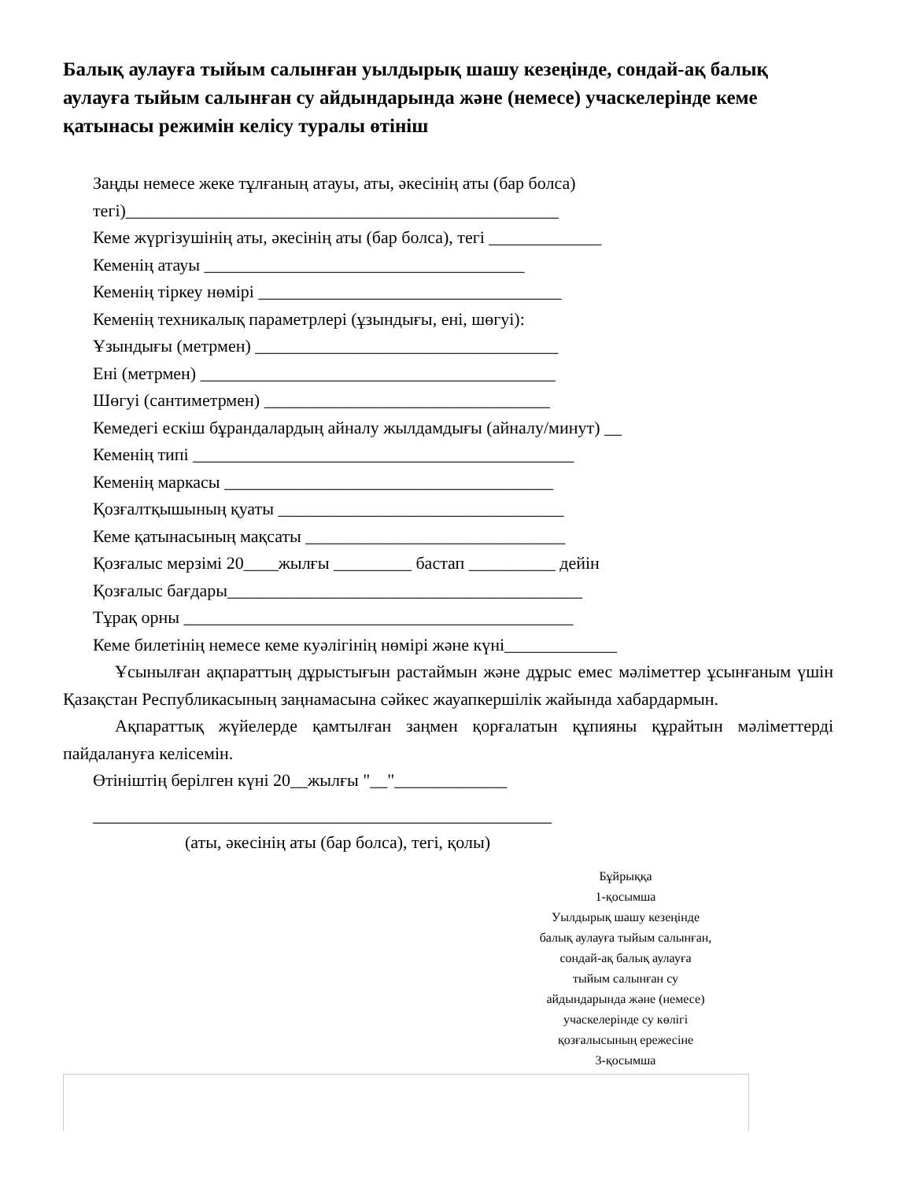Балық аулауға тыйым салынған уылдырық шашу кезеңінде, сондай-ақ балық аулауға тыйым салынған су айдындарында және (немесе) учаскелерінде кеме қатынасы режимін келісу туралы өтініш
Заңды немесе жеке тұлғаның атауы, аты, әкесінің аты (бар болса)
тегі)__________________________________________________
Кеме жүргізушінің аты, әкесінің аты (бар болса), тегі _____________
Кеменің атауы _____________________________________
Кеменің тіркеу нөмірі ___________________________________
Кеменің техникалық параметрлері (ұзындығы, ені, шөгуі):
Ұзындығы (метрмен) ___________________________________
Ені (метрмен) _________________________________________
Шөгуі (сантиметрмен) _________________________________
Кемедегі ескіш бұрандалардың айналу жылдамдығы (айналу/минут) __
Кеменің типі ____________________________________________
Кеменің маркасы ______________________________________
Қозғалтқышының қуаты _________________________________
Кеме қатынасының мақсаты ______________________________
Қозғалыс мерзімі 20____жылғы _________ бастап __________ дейін
Қозғалыс бағдары_________________________________________
Тұрақ орны _____________________________________________
Кеме билетінің немесе кеме куәлігінің нөмірі және күні_____________
Ұсынылған ақпараттың дұрыстығын растаймын және дұрыс емес мәліметтер ұсынғаным үшін Қазақстан Республикасының заңнамасына сәйкес жауапкершілік жайында хабардармын.
Ақпараттық жүйелерде қамтылған заңмен қорғалатын құпияны құрайтын мәліметтерді пайдалануға келісемін.
Өтініштің берілген күні 20__жылғы "__"_____________
_____________________________________________________
(аты, әкесінің аты (бар болса), тегі, қолы)
Бұйрыққа
1-қосымша
Уылдырық шашу кезеңінде
балық аулауға тыйым салынған,
сондай-ақ балық аулауға
тыйым салынған су
айдындарында және (немесе)
учаскелерінде су көлігі
қозғалысының ережесіне
3-қосымша